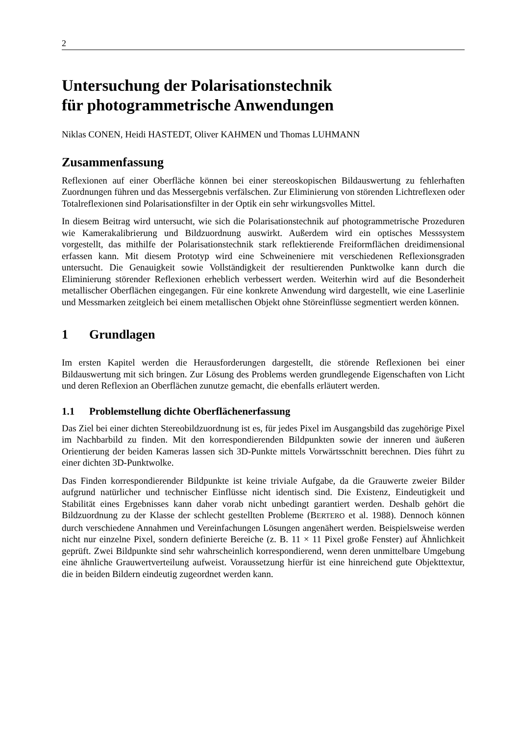2
Untersuchung der Polarisationstechnik
für photogrammetrische Anwendungen
Niklas CONEN, Heidi HASTEDT, Oliver KAHMEN und Thomas LUHMANN
Zusammenfassung
Reflexionen auf einer Oberfläche können bei einer stereoskopischen Bildauswertung zu fehlerhaften Zuordnungen führen und das Messergebnis verfälschen. Zur Eliminierung von störenden Lichtreflexen oder Totalreflexionen sind Polarisationsfilter in der Optik ein sehr wirkungsvolles Mittel.
In diesem Beitrag wird untersucht, wie sich die Polarisationstechnik auf photogrammetrische Prozeduren wie Kamerakalibrierung und Bildzuordnung auswirkt. Außerdem wird ein optisches Messsystem vorgestellt, das mithilfe der Polarisationstechnik stark reflektierende Freiformflächen dreidimensional erfassen kann. Mit diesem Prototyp wird eine Schweineniere mit verschiedenen Reflexionsgraden untersucht. Die Genauigkeit sowie Vollständigkeit der resultierenden Punktwolke kann durch die Eliminierung störender Reflexionen erheblich verbessert werden. Weiterhin wird auf die Besonderheit metallischer Oberflächen eingegangen. Für eine konkrete Anwendung wird dargestellt, wie eine Laserlinie und Messmarken zeitgleich bei einem metallischen Objekt ohne Störeinflüsse segmentiert werden können.
1 Grundlagen
Im ersten Kapitel werden die Herausforderungen dargestellt, die störende Reflexionen bei einer Bildauswertung mit sich bringen. Zur Lösung des Problems werden grundlegende Eigenschaften von Licht und deren Reflexion an Oberflächen zunutze gemacht, die ebenfalls erläutert werden.
1.1 Problemstellung dichte Oberflächenerfassung
Das Ziel bei einer dichten Stereobildzuordnung ist es, für jedes Pixel im Ausgangsbild das zugehörige Pixel im Nachbarbild zu finden. Mit den korrespondierenden Bildpunkten sowie der inneren und äußeren Orientierung der beiden Kameras lassen sich 3D-Punkte mittels Vorwärtsschnitt berechnen. Dies führt zu einer dichten 3D-Punktwolke.
Das Finden korrespondierender Bildpunkte ist keine triviale Aufgabe, da die Grauwerte zweier Bilder aufgrund natürlicher und technischer Einflüsse nicht identisch sind. Die Existenz, Eindeutigkeit und Stabilität eines Ergebnisses kann daher vorab nicht unbedingt garantiert werden. Deshalb gehört die Bildzuordnung zu der Klasse der schlecht gestellten Probleme (BERTERO et al. 1988). Dennoch können durch verschiedene Annahmen und Vereinfachungen Lösungen angenähert werden. Beispielsweise werden nicht nur einzelne Pixel, sondern definierte Bereiche (z. B. 11 × 11 Pixel große Fenster) auf Ähnlichkeit geprüft. Zwei Bildpunkte sind sehr wahrscheinlich korrespondierend, wenn deren unmittelbare Umgebung eine ähnliche Grauwertverteilung aufweist. Voraussetzung hierfür ist eine hinreichend gute Objekttextur, die in beiden Bildern eindeutig zugeordnet werden kann.